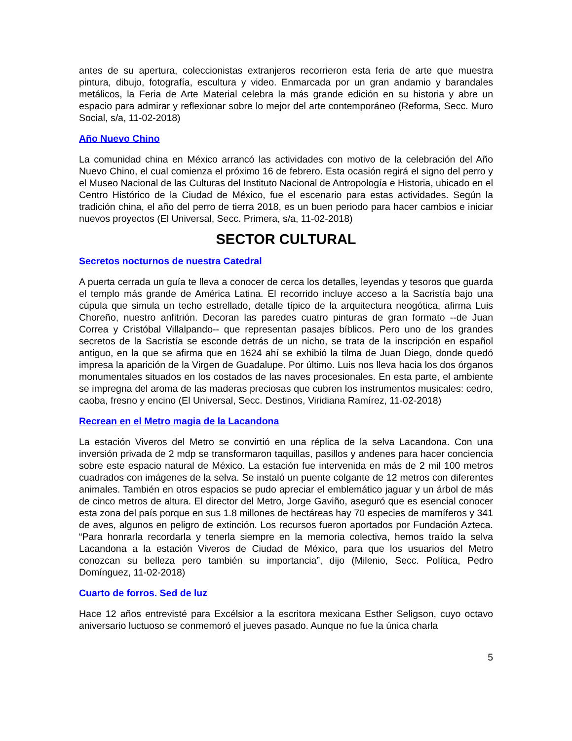antes de su apertura, coleccionistas extranjeros recorrieron esta feria de arte que muestra pintura, dibujo, fotografía, escultura y video. Enmarcada por un gran andamio y barandales metálicos, la Feria de Arte Material celebra la más grande edición en su historia y abre un espacio para admirar y reflexionar sobre lo mejor del arte contemporáneo (Reforma, Secc. Muro Social, s/a, 11-02-2018)
Año Nuevo Chino
La comunidad china en México arrancó las actividades con motivo de la celebración del Año Nuevo Chino, el cual comienza el próximo 16 de febrero. Esta ocasión regirá el signo del perro y el Museo Nacional de las Culturas del Instituto Nacional de Antropología e Historia, ubicado en el Centro Histórico de la Ciudad de México, fue el escenario para estas actividades. Según la tradición china, el año del perro de tierra 2018, es un buen periodo para hacer cambios e iniciar nuevos proyectos (El Universal, Secc. Primera, s/a, 11-02-2018)
SECTOR CULTURAL
Secretos nocturnos de nuestra Catedral
A puerta cerrada un guía te lleva a conocer de cerca los detalles, leyendas y tesoros que guarda el templo más grande de América Latina. El recorrido incluye acceso a la Sacristía bajo una cúpula que simula un techo estrellado, detalle típico de la arquitectura neogótica, afirma Luis Choreño, nuestro anfitrión. Decoran las paredes cuatro pinturas de gran formato --de Juan Correa y Cristóbal Villalpando-- que representan pasajes bíblicos. Pero uno de los grandes secretos de la Sacristía se esconde detrás de un nicho, se trata de la inscripción en español antiguo, en la que se afirma que en 1624 ahí se exhibió la tilma de Juan Diego, donde quedó impresa la aparición de la Virgen de Guadalupe. Por último. Luis nos lleva hacia los dos órganos monumentales situados en los costados de las naves procesionales. En esta parte, el ambiente se impregna del aroma de las maderas preciosas que cubren los instrumentos musicales: cedro, caoba, fresno y encino (El Universal, Secc. Destinos, Viridiana Ramírez, 11-02-2018)
Recrean en el Metro magia de la Lacandona
La estación Viveros del Metro se convirtió en una réplica de la selva Lacandona. Con una inversión privada de 2 mdp se transformaron taquillas, pasillos y andenes para hacer conciencia sobre este espacio natural de México. La estación fue intervenida en más de 2 mil 100 metros cuadrados con imágenes de la selva. Se instaló un puente colgante de 12 metros con diferentes animales. También en otros espacios se pudo apreciar el emblemático jaguar y un árbol de más de cinco metros de altura. El director del Metro, Jorge Gaviño, aseguró que es esencial conocer esta zona del país porque en sus 1.8 millones de hectáreas hay 70 especies de mamíferos y 341 de aves, algunos en peligro de extinción. Los recursos fueron aportados por Fundación Azteca. “Para honrarla recordarla y tenerla siempre en la memoria colectiva, hemos traído la selva Lacandona a la estación Viveros de Ciudad de México, para que los usuarios del Metro conozcan su belleza pero también su importancia”, dijo (Milenio, Secc. Política, Pedro Domínguez, 11-02-2018)
Cuarto de forros. Sed de luz
Hace 12 años entrevisté para Excélsior a la escritora mexicana Esther Seligson, cuyo octavo aniversario luctuoso se conmemoró el jueves pasado. Aunque no fue la única charla
5